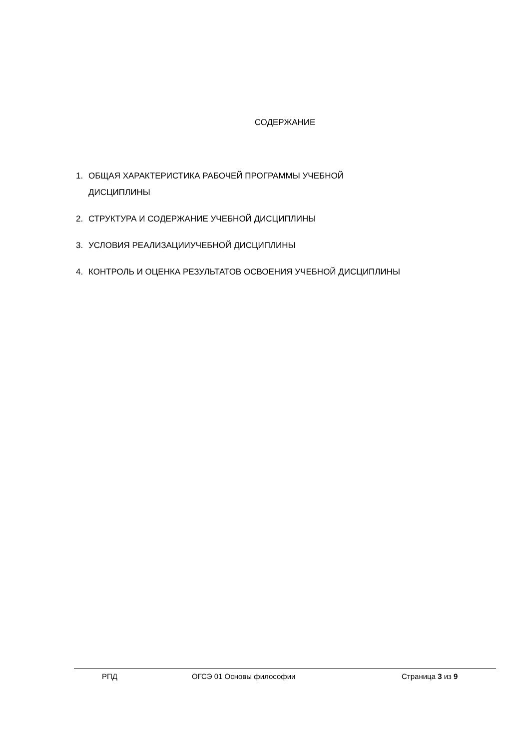СОДЕРЖАНИЕ
1. ОБЩАЯ ХАРАКТЕРИСТИКА РАБОЧЕЙ ПРОГРАММЫ УЧЕБНОЙ
ДИСЦИПЛИНЫ
2. СТРУКТУРА И СОДЕРЖАНИЕ УЧЕБНОЙ ДИСЦИПЛИНЫ
3. УСЛОВИЯ РЕАЛИЗАЦИИУЧЕБНОЙ ДИСЦИПЛИНЫ
4. КОНТРОЛЬ И ОЦЕНКА РЕЗУЛЬТАТОВ ОСВОЕНИЯ УЧЕБНОЙ ДИСЦИПЛИНЫ
РПД ОГСЭ 01 Основы философии Страница 3 из 9